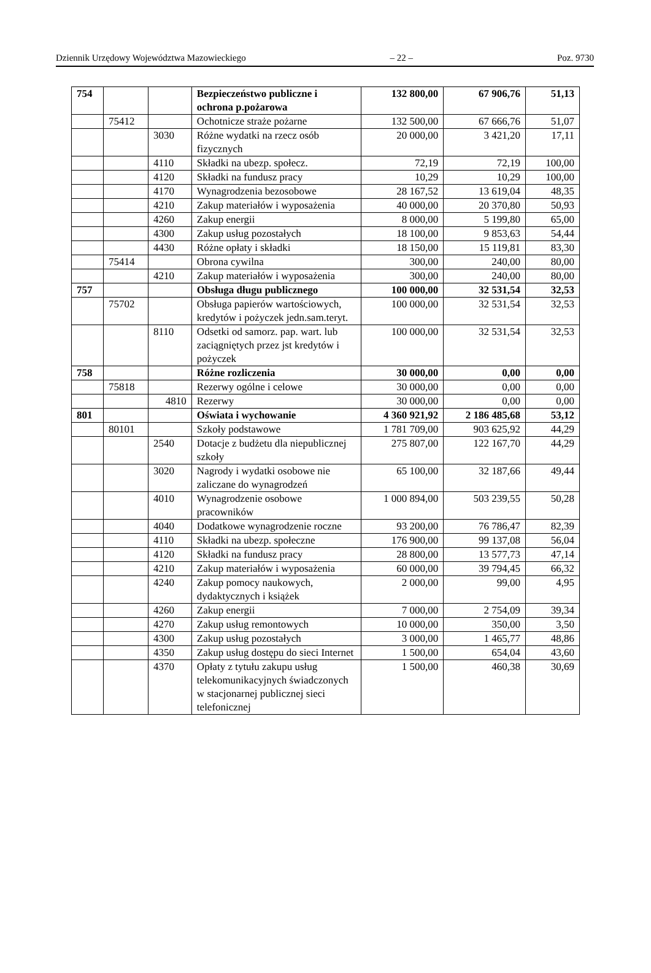Dziennik Urzędowy Województwa Mazowieckiego – 22 – Poz. 9730
| 754 | | | Bezpieczeństwo publiczne i ochrona p.pożarowa | 132 800,00 | 67 906,76 | 51,13 |
| | 75412 | | Ochotnicze straże pożarne | 132 500,00 | 67 666,76 | 51,07 |
| | | 3030 | Różne wydatki na rzecz osób fizycznych | 20 000,00 | 3 421,20 | 17,11 |
| | | 4110 | Składki na ubezp. społecz. | 72,19 | 72,19 | 100,00 |
| | | 4120 | Składki na fundusz pracy | 10,29 | 10,29 | 100,00 |
| | | 4170 | Wynagrodzenia bezosobowe | 28 167,52 | 13 619,04 | 48,35 |
| | | 4210 | Zakup materiałów i wyposażenia | 40 000,00 | 20 370,80 | 50,93 |
| | | 4260 | Zakup energii | 8 000,00 | 5 199,80 | 65,00 |
| | | 4300 | Zakup usług pozostałych | 18 100,00 | 9 853,63 | 54,44 |
| | | 4430 | Różne opłaty i składki | 18 150,00 | 15 119,81 | 83,30 |
| | 75414 | | Obrona cywilna | 300,00 | 240,00 | 80,00 |
| | | 4210 | Zakup materiałów i wyposażenia | 300,00 | 240,00 | 80,00 |
| 757 | | | Obsługa długu publicznego | 100 000,00 | 32 531,54 | 32,53 |
| | 75702 | | Obsługa papierów wartościowych, kredytów i pożyczek jedn.sam.teryt. | 100 000,00 | 32 531,54 | 32,53 |
| | | 8110 | Odsetki od samorz. pap. wart. lub zaciągniętych przez jst kredytów i pożyczek | 100 000,00 | 32 531,54 | 32,53 |
| 758 | | | Różne rozliczenia | 30 000,00 | 0,00 | 0,00 |
| | 75818 | | Rezerwy ogólne i celowe | 30 000,00 | 0,00 | 0,00 |
| | | 4810 | Rezerwy | 30 000,00 | 0,00 | 0,00 |
| 801 | | | Oświata i wychowanie | 4 360 921,92 | 2 186 485,68 | 53,12 |
| | 80101 | | Szkoły podstawowe | 1 781 709,00 | 903 625,92 | 44,29 |
| | | 2540 | Dotacje z budżetu dla niepublicznej szkoły | 275 807,00 | 122 167,70 | 44,29 |
| | | 3020 | Nagrody i wydatki osobowe nie zaliczane do wynagrodzeń | 65 100,00 | 32 187,66 | 49,44 |
| | | 4010 | Wynagrodzenie osobowe pracowników | 1 000 894,00 | 503 239,55 | 50,28 |
| | | 4040 | Dodatkowe wynagrodzenie roczne | 93 200,00 | 76 786,47 | 82,39 |
| | | 4110 | Składki na ubezp. społeczne | 176 900,00 | 99 137,08 | 56,04 |
| | | 4120 | Składki na fundusz pracy | 28 800,00 | 13 577,73 | 47,14 |
| | | 4210 | Zakup materiałów i wyposażenia | 60 000,00 | 39 794,45 | 66,32 |
| | | 4240 | Zakup pomocy naukowych, dydaktycznych i książek | 2 000,00 | 99,00 | 4,95 |
| | | 4260 | Zakup energii | 7 000,00 | 2 754,09 | 39,34 |
| | | 4270 | Zakup usług remontowych | 10 000,00 | 350,00 | 3,50 |
| | | 4300 | Zakup usług pozostałych | 3 000,00 | 1 465,77 | 48,86 |
| | | 4350 | Zakup usług dostępu do sieci Internet | 1 500,00 | 654,04 | 43,60 |
| | | 4370 | Opłaty z tytułu zakupu usług telekomunikacyjnych świadczonych w stacjonarnej publicznej sieci telefonicznej | 1 500,00 | 460,38 | 30,69 |